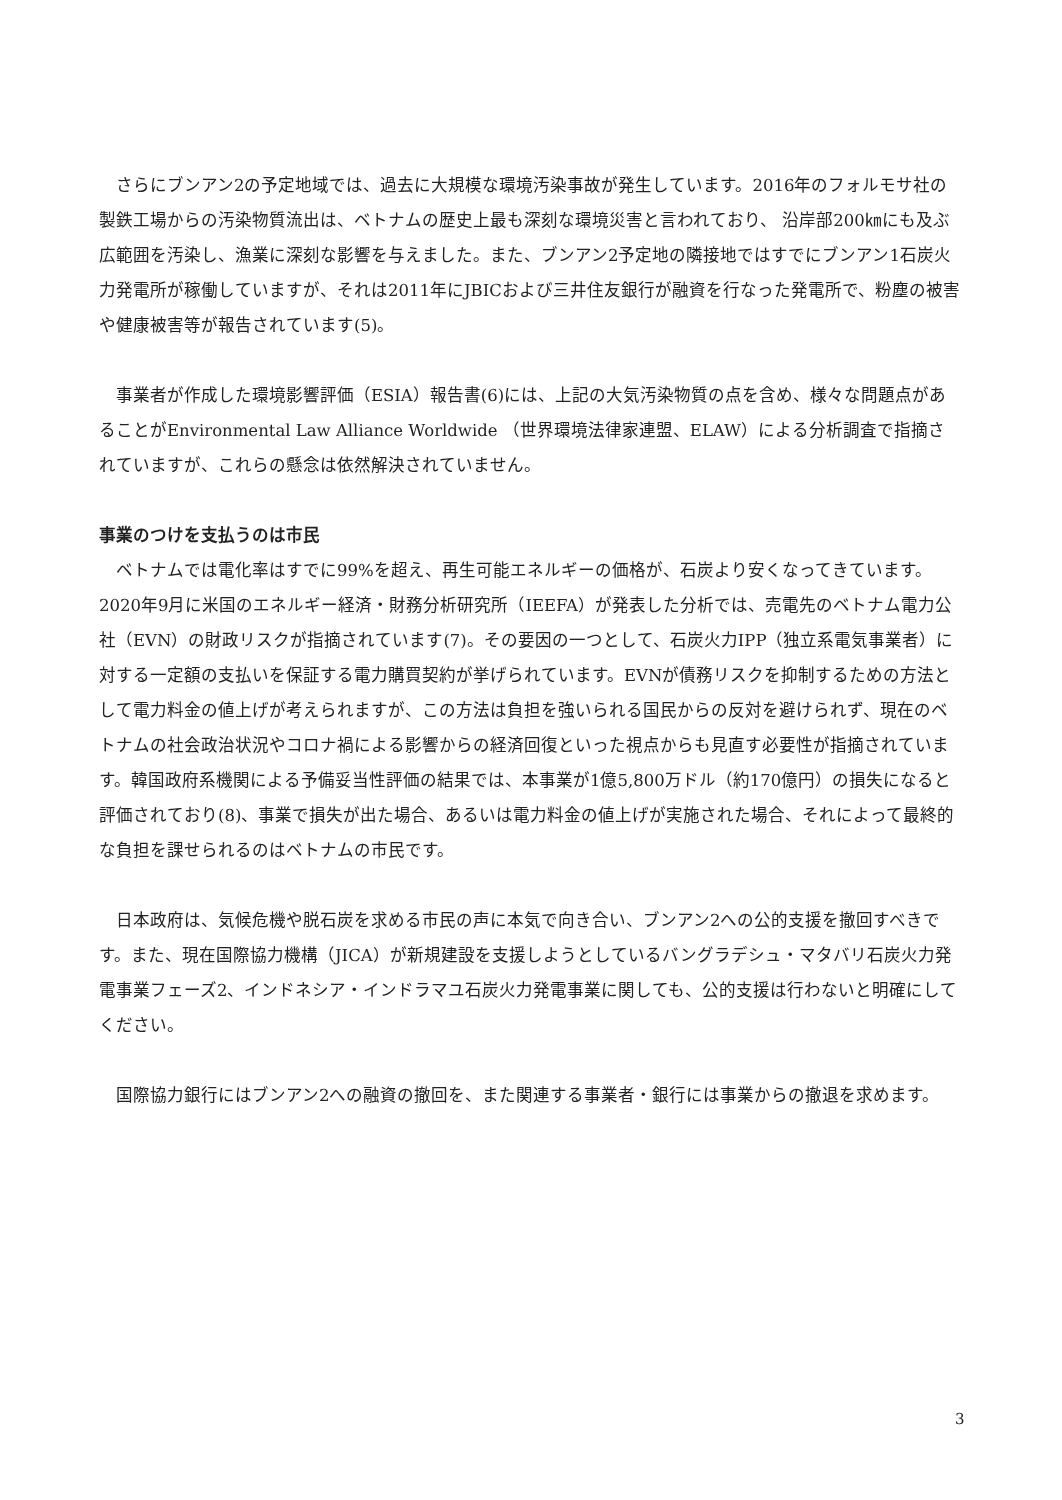さらにブンアン2の予定地域では、過去に大規模な環境汚染事故が発生しています。2016年のフォルモサ社の製鉄工場からの汚染物質流出は、ベトナムの歴史上最も深刻な環境災害と言われており、 沿岸部200㎞にも及ぶ広範囲を汚染し、漁業に深刻な影響を与えました。また、ブンアン2予定地の隣接地ではすでにブンアン1石炭火力発電所が稼働していますが、それは2011年にJBICおよび三井住友銀行が融資を行なった発電所で、粉塵の被害や健康被害等が報告されています(5)。
　事業者が作成した環境影響評価（ESIA）報告書(6)には、上記の大気汚染物質の点を含め、様々な問題点があることがEnvironmental Law Alliance Worldwide （世界環境法律家連盟、ELAW）による分析調査で指摘されていますが、これらの懸念は依然解決されていません。
事業のつけを支払うのは市民
　ベトナムでは電化率はすでに99%を超え、再生可能エネルギーの価格が、石炭より安くなってきています。2020年9月に米国のエネルギー経済・財務分析研究所（IEEFA）が発表した分析では、売電先のベトナム電力公社（EVN）の財政リスクが指摘されています(7)。その要因の一つとして、石炭火力IPP（独立系電気事業者）に対する一定額の支払いを保証する電力購買契約が挙げられています。EVNが債務リスクを抑制するための方法として電力料金の値上げが考えられますが、この方法は負担を強いられる国民からの反対を避けられず、現在のベトナムの社会政治状況やコロナ禍による影響からの経済回復といった視点からも見直す必要性が指摘されています。韓国政府系機関による予備妥当性評価の結果では、本事業が1億5,800万ドル（約170億円）の損失になると評価されており(8)、事業で損失が出た場合、あるいは電力料金の値上げが実施された場合、それによって最終的な負担を課せられるのはベトナムの市民です。
　日本政府は、気候危機や脱石炭を求める市民の声に本気で向き合い、ブンアン2への公的支援を撤回すべきです。また、現在国際協力機構（JICA）が新規建設を支援しようとしているバングラデシュ・マタバリ石炭火力発電事業フェーズ2、インドネシア・インドラマユ石炭火力発電事業に関しても、公的支援は行わないと明確にしてください。
　国際協力銀行にはブンアン2への融資の撤回を、また関連する事業者・銀行には事業からの撤退を求めます。
3